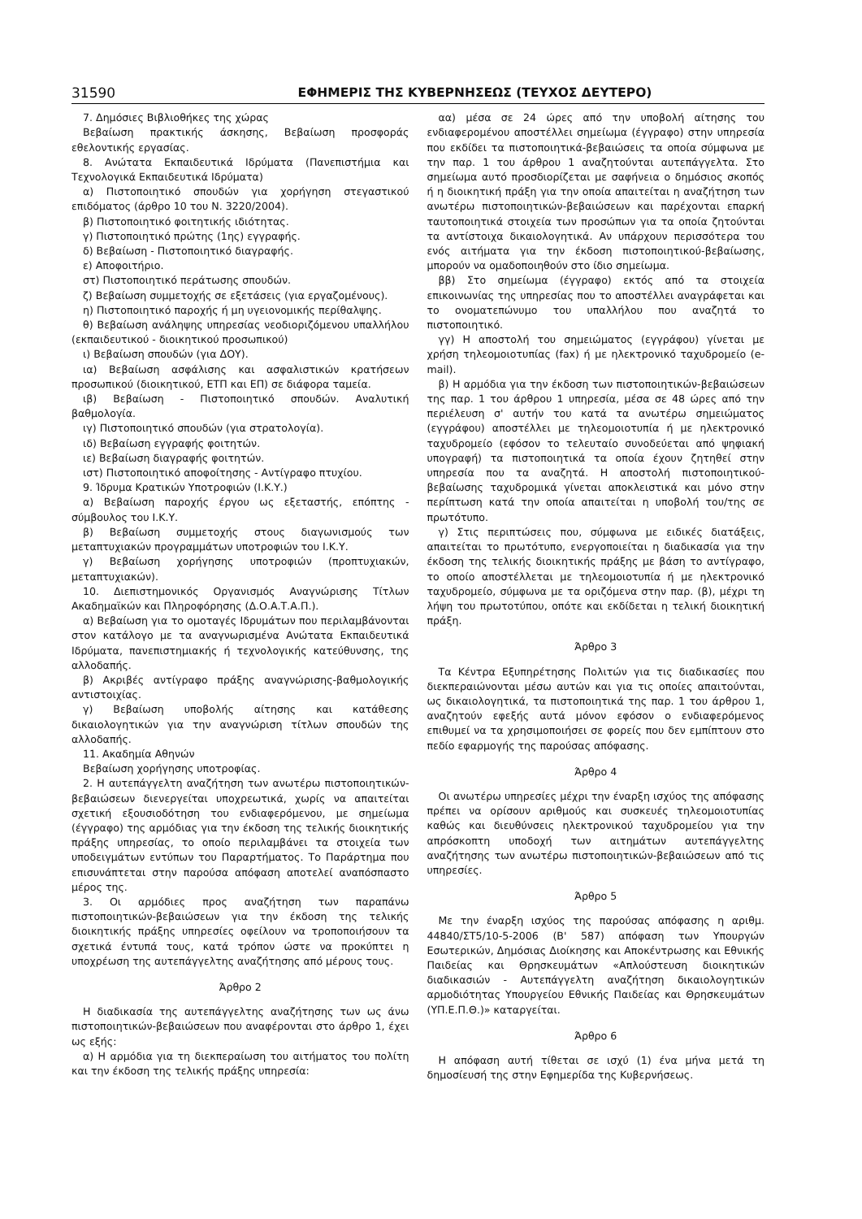31590 ΕΦΗΜΕΡΙΣ ΤΗΣ ΚΥΒΕΡΝΗΣΕΩΣ (ΤΕΥΧΟΣ ΔΕΥΤΕΡΟ)
7. Δημόσιες Βιβλιοθήκες της χώρας
Βεβαίωση πρακτικής άσκησης, Βεβαίωση προσφοράς εθελοντικής εργασίας.
8. Ανώτατα Εκπαιδευτικά Ιδρύματα (Πανεπιστήμια και Τεχνολογικά Εκπαιδευτικά Ιδρύματα)
α) Πιστοποιητικό σπουδών για χορήγηση στεγαστικού επιδόματος (άρθρο 10 του Ν. 3220/2004).
β) Πιστοποιητικό φοιτητικής ιδιότητας.
γ) Πιστοποιητικό πρώτης (1ης) εγγραφής.
δ) Βεβαίωση - Πιστοποιητικό διαγραφής.
ε) Αποφοιτήριο.
στ) Πιστοποιητικό περάτωσης σπουδών.
ζ) Βεβαίωση συμμετοχής σε εξετάσεις (για εργαζομένους).
η) Πιστοποιητικό παροχής ή μη υγειονομικής περίθαλψης.
θ) Βεβαίωση ανάληψης υπηρεσίας νεοδιοριζόμενου υπαλλήλου (εκπαιδευτικού - διοικητικού προσωπικού)
ι) Βεβαίωση σπουδών (για ΔΟΥ).
ια) Βεβαίωση ασφάλισης και ασφαλιστικών κρατήσεων προσωπικού (διοικητικού, ΕΤΠ και ΕΠ) σε διάφορα ταμεία.
ιβ) Βεβαίωση - Πιστοποιητικό σπουδών. Αναλυτική βαθμολογία.
ιγ) Πιστοποιητικό σπουδών (για στρατολογία).
ιδ) Βεβαίωση εγγραφής φοιτητών.
ιε) Βεβαίωση διαγραφής φοιτητών.
ιστ) Πιστοποιητικό αποφοίτησης - Αντίγραφο πτυχίου.
9. Ίδρυμα Κρατικών Υποτροφιών (Ι.Κ.Υ.)
α) Βεβαίωση παροχής έργου ως εξεταστής, επόπτης - σύμβουλος του Ι.Κ.Υ.
β) Βεβαίωση συμμετοχής στους διαγωνισμούς των μεταπτυχιακών προγραμμάτων υποτροφιών του Ι.Κ.Υ.
γ) Βεβαίωση χορήγησης υποτροφιών (προπτυχιακών, μεταπτυχιακών).
10. Διεπιστημονικός Οργανισμός Αναγνώρισης Τίτλων Ακαδημαϊκών και Πληροφόρησης (Δ.Ο.Α.Τ.Α.Π.).
α) Βεβαίωση για το ομοταγές Ιδρυμάτων που περιλαμβάνονται στον κατάλογο με τα αναγνωρισμένα Ανώτατα Εκπαιδευτικά Ιδρύματα, πανεπιστημιακής ή τεχνολογικής κατεύθυνσης, της αλλοδαπής.
β) Ακριβές αντίγραφο πράξης αναγνώρισης-βαθμολογικής αντιστοιχίας.
γ) Βεβαίωση υποβολής αίτησης και κατάθεσης δικαιολογητικών για την αναγνώριση τίτλων σπουδών της αλλοδαπής.
11. Ακαδημία Αθηνών
Βεβαίωση χορήγησης υποτροφίας.
2. Η αυτεπάγγελτη αναζήτηση των ανωτέρω πιστοποιητικών-βεβαιώσεων διενεργείται υποχρεωτικά, χωρίς να απαιτείται σχετική εξουσιοδότηση του ενδιαφερόμενου, με σημείωμα (έγγραφο) της αρμόδιας για την έκδοση της τελικής διοικητικής πράξης υπηρεσίας, το οποίο περιλαμβάνει τα στοιχεία των υποδειγμάτων εντύπων του Παραρτήματος. Το Παράρτημα που επισυνάπτεται στην παρούσα απόφαση αποτελεί αναπόσπαστο μέρος της.
3. Οι αρμόδιες προς αναζήτηση των παραπάνω πιστοποιητικών-βεβαιώσεων για την έκδοση της τελικής διοικητικής πράξης υπηρεσίες οφείλουν να τροποποιήσουν τα σχετικά έντυπά τους, κατά τρόπον ώστε να προκύπτει η υποχρέωση της αυτεπάγγελτης αναζήτησης από μέρους τους.
Άρθρο 2
Η διαδικασία της αυτεπάγγελτης αναζήτησης των ως άνω πιστοποιητικών-βεβαιώσεων που αναφέρονται στο άρθρο 1, έχει ως εξής:
α) Η αρμόδια για τη διεκπεραίωση του αιτήματος του πολίτη και την έκδοση της τελικής πράξης υπηρεσία:
αα) μέσα σε 24 ώρες από την υποβολή αίτησης του ενδιαφερομένου αποστέλλει σημείωμα (έγγραφο) στην υπηρεσία που εκδίδει τα πιστοποιητικά-βεβαιώσεις τα οποία σύμφωνα με την παρ. 1 του άρθρου 1 αναζητούνται αυτεπάγγελτα. Στο σημείωμα αυτό προσδιορίζεται με σαφήνεια ο δημόσιος σκοπός ή η διοικητική πράξη για την οποία απαιτείται η αναζήτηση των ανωτέρω πιστοποιητικών-βεβαιώσεων και παρέχονται επαρκή ταυτοποιητικά στοιχεία των προσώπων για τα οποία ζητούνται τα αντίστοιχα δικαιολογητικά. Αν υπάρχουν περισσότερα του ενός αιτήματα για την έκδοση πιστοποιητικού-βεβαίωσης, μπορούν να ομαδοποιηθούν στο ίδιο σημείωμα.
ββ) Στο σημείωμα (έγγραφο) εκτός από τα στοιχεία επικοινωνίας της υπηρεσίας που το αποστέλλει αναγράφεται και το ονοματεπώνυμο του υπαλλήλου που αναζητά το πιστοποιητικό.
γγ) Η αποστολή του σημειώματος (εγγράφου) γίνεται με χρήση τηλεομοιοτυπίας (fax) ή με ηλεκτρονικό ταχυδρομείο (e-mail).
β) Η αρμόδια για την έκδοση των πιστοποιητικών-βεβαιώσεων της παρ. 1 του άρθρου 1 υπηρεσία, μέσα σε 48 ώρες από την περιέλευση σ' αυτήν του κατά τα ανωτέρω σημειώματος (εγγράφου) αποστέλλει με τηλεομοιοτυπία ή με ηλεκτρονικό ταχυδρομείο (εφόσον το τελευταίο συνοδεύεται από ψηφιακή υπογραφή) τα πιστοποιητικά τα οποία έχουν ζητηθεί στην υπηρεσία που τα αναζητά. Η αποστολή πιστοποιητικού-βεβαίωσης ταχυδρομικά γίνεται αποκλειστικά και μόνο στην περίπτωση κατά την οποία απαιτείται η υποβολή του/της σε πρωτότυπο.
γ) Στις περιπτώσεις που, σύμφωνα με ειδικές διατάξεις, απαιτείται το πρωτότυπο, ενεργοποιείται η διαδικασία για την έκδοση της τελικής διοικητικής πράξης με βάση το αντίγραφο, το οποίο αποστέλλεται με τηλεομοιοτυπία ή με ηλεκτρονικό ταχυδρομείο, σύμφωνα με τα οριζόμενα στην παρ. (β), μέχρι τη λήψη του πρωτοτύπου, οπότε και εκδίδεται η τελική διοικητική πράξη.
Άρθρο 3
Τα Κέντρα Εξυπηρέτησης Πολιτών για τις διαδικασίες που διεκπεραιώνονται μέσω αυτών και για τις οποίες απαιτούνται, ως δικαιολογητικά, τα πιστοποιητικά της παρ. 1 του άρθρου 1, αναζητούν εφεξής αυτά μόνον εφόσον ο ενδιαφερόμενος επιθυμεί να τα χρησιμοποιήσει σε φορείς που δεν εμπίπτουν στο πεδίο εφαρμογής της παρούσας απόφασης.
Άρθρο 4
Οι ανωτέρω υπηρεσίες μέχρι την έναρξη ισχύος της απόφασης πρέπει να ορίσουν αριθμούς και συσκευές τηλεομοιοτυπίας καθώς και διευθύνσεις ηλεκτρονικού ταχυδρομείου για την απρόσκοπτη υποδοχή των αιτημάτων αυτεπάγγελτης αναζήτησης των ανωτέρω πιστοποιητικών-βεβαιώσεων από τις υπηρεσίες.
Άρθρο 5
Με την έναρξη ισχύος της παρούσας απόφασης η αριθμ. 44840/ΣΤ5/10-5-2006 (Β' 587) απόφαση των Υπουργών Εσωτερικών, Δημόσιας Διοίκησης και Αποκέντρωσης και Εθνικής Παιδείας και Θρησκευμάτων «Απλούστευση διοικητικών διαδικασιών - Αυτεπάγγελτη αναζήτηση δικαιολογητικών αρμοδιότητας Υπουργείου Εθνικής Παιδείας και Θρησκευμάτων (ΥΠ.Ε.Π.Θ.)» καταργείται.
Άρθρο 6
Η απόφαση αυτή τίθεται σε ισχύ (1) ένα μήνα μετά τη δημοσίευσή της στην Εφημερίδα της Κυβερνήσεως.